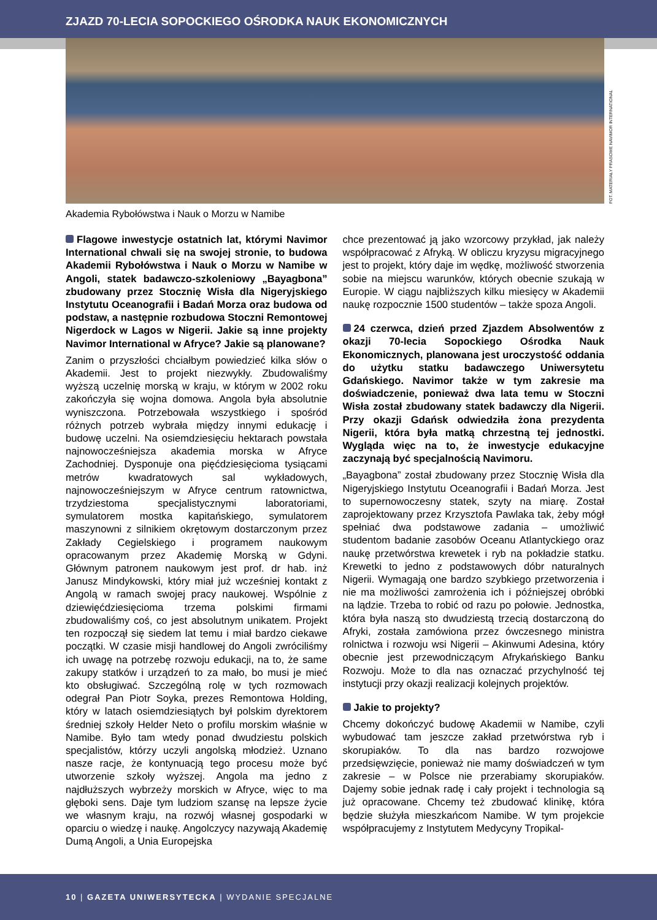ZJAZD 70-LECIA SOPOCKIEGO OŚRODKA NAUK EKONOMICZNYCH
FOT. MATERIAŁY PRASOWE NAVIMOR INTERNATIONAL
Akademia Rybołówstwa i Nauk o Morzu w Namibe
Flagowe inwestycje ostatnich lat, którymi Navimor International chwali się na swojej stronie, to budowa Akademii Rybołówstwa i Nauk o Morzu w Namibe w Angoli, statek badawczo-szkoleniowy „Bayagbona” zbudowany przez Stocznię Wisła dla Nigeryjskiego Instytutu Oceanografii i Badań Morza oraz budowa od podstaw, a następnie rozbudowa Stoczni Remontowej Nigerdock w Lagos w Nigerii. Jakie są inne projekty Navimor International w Afryce? Jakie są planowane?
Zanim o przyszłości chciałbym powiedzieć kilka słów o Akademii. Jest to projekt niezwykły. Zbudowaliśmy wyższą uczelnię morską w kraju, w którym w 2002 roku zakończyła się wojna domowa. Angola była absolutnie wyniszczona. Potrzebowała wszystkiego i spośród różnych potrzeb wybrała między innymi edukację i budowę uczelni. Na osiemdziesięciu hektarach powstała najnowocześniejsza akademia morska w Afryce Zachodniej. Dysponuje ona pięćdziesięcioma tysiącami metrów kwadratowych sal wykładowych, najnowocześniejszym w Afryce centrum ratownictwa, trzydziestoma specjalistycznymi laboratoriami, symulatorem mostka kapitańskiego, symulatorem maszynowni z silnikiem okrętowym dostarczonym przez Zakłady Cegielskiego i programem naukowym opracowanym przez Akademię Morską w Gdyni. Głównym patronem naukowym jest prof. dr hab. inż Janusz Mindykowski, który miał już wcześniej kontakt z Angolą w ramach swojej pracy naukowej. Wspólnie z dziewięćdziesięcioma trzema polskimi firmami zbudowaliśmy coś, co jest absolutnym unikatem. Projekt ten rozpoczął się siedem lat temu i miał bardzo ciekawe początki. W czasie misji handlowej do Angoli zwróciliśmy ich uwagę na potrzebę rozwoju edukacji, na to, że same zakupy statków i urządzeń to za mało, bo musi je mieć kto obsługiwać. Szczególną rolę w tych rozmowach odegrał Pan Piotr Soyka, prezes Remontowa Holding, który w latach osiemdziesiątych był polskim dyrektorem średniej szkoły Helder Neto o profilu morskim właśnie w Namibe. Było tam wtedy ponad dwudziestu polskich specjalistów, którzy uczyli angolską młodzież. Uznano nasze racje, że kontynuacją tego procesu może być utworzenie szkoły wyższej. Angola ma jedno z najdłuższych wybrzeży morskich w Afryce, więc to ma głęboki sens. Daje tym ludziom szansę na lepsze życie we własnym kraju, na rozwój własnej gospodarki w oparciu o wiedzę i naukę. Angolczycy nazywają Akademię Dumą Angoli, a Unia Europejska
chce prezentować ją jako wzorcowy przykład, jak należy współpracować z Afryką. W obliczu kryzysu migracyjnego jest to projekt, który daje im wędkę, możliwość stworzenia sobie na miejscu warunków, których obecnie szukają w Europie. W ciągu najbliższych kilku miesięcy w Akademii naukę rozpocznie 1500 studentów – także spoza Angoli.
24 czerwca, dzień przed Zjazdem Absolwentów z okazji 70-lecia Sopockiego Ośrodka Nauk Ekonomicznych, planowana jest uroczystość oddania do użytku statku badawczego Uniwersytetu Gdańskiego. Navimor także w tym zakresie ma doświadczenie, ponieważ dwa lata temu w Stoczni Wisła został zbudowany statek badawczy dla Nigerii. Przy okazji Gdańsk odwiedziła żona prezydenta Nigerii, która była matką chrzestną tej jednostki. Wygląda więc na to, że inwestycje edukacyjne zaczynają być specjalnością Navimoru.
„Bayagbona” został zbudowany przez Stocznię Wisła dla Nigeryjskiego Instytutu Oceanografii i Badań Morza. Jest to supernowoczesny statek, szyty na miarę. Został zaprojektowany przez Krzysztofa Pawlaka tak, żeby mógł spełniać dwa podstawowe zadania – umożliwić studentom badanie zasobów Oceanu Atlantyckiego oraz naukę przetwórstwa krewetek i ryb na pokładzie statku. Krewetki to jedno z podstawowych dóbr naturalnych Nigerii. Wymagają one bardzo szybkiego przetworzenia i nie ma możliwości zamrożenia ich i późniejszej obróbki na lądzie. Trzeba to robić od razu po połowie. Jednostka, która była naszą sto dwudziestą trzecią dostarczoną do Afryki, została zamówiona przez ówczesnego ministra rolnictwa i rozwoju wsi Nigerii – Akinwumi Adesina, który obecnie jest przewodniczącym Afrykańskiego Banku Rozwoju. Może to dla nas oznaczać przychylność tej instytucji przy okazji realizacji kolejnych projektów.
Jakie to projekty?
Chcemy dokończyć budowę Akademii w Namibe, czyli wybudować tam jeszcze zakład przetwórstwa ryb i skorupiaków. To dla nas bardzo rozwojowe przedsięwzięcie, ponieważ nie mamy doświadczeń w tym zakresie – w Polsce nie przerabiamy skorupiaków. Dajemy sobie jednak radę i cały projekt i technologia są już opracowane. Chcemy też zbudować klinikę, która będzie służyła mieszkańcom Namibe. W tym projekcie współpracujemy z Instytutem Medycyny Tropikal-
10 | GAZETA UNIWERSYTECKA | WYDANIE SPECJALNE